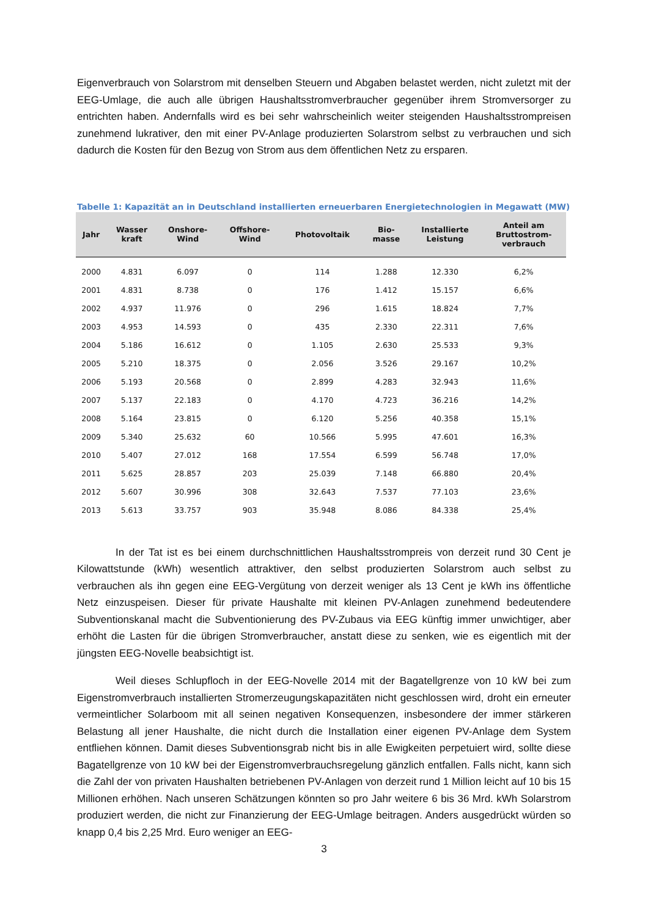Eigenverbrauch von Solarstrom mit denselben Steuern und Abgaben belastet werden, nicht zuletzt mit der EEG-Umlage, die auch alle übrigen Haushaltsstromverbraucher gegenüber ihrem Stromversorger zu entrichten haben. Andernfalls wird es bei sehr wahrscheinlich weiter steigenden Haushaltsstrompreisen zunehmend lukrativer, den mit einer PV-Anlage produzierten Solarstrom selbst zu verbrauchen und sich dadurch die Kosten für den Bezug von Strom aus dem öffentlichen Netz zu ersparen.
Tabelle 1: Kapazität an in Deutschland installierten erneuerbaren Energietechnologien in Megawatt (MW)
| Jahr | Wasser kraft | Onshore- Wind | Offshore- Wind | Photovoltaik | Bio- masse | Installierte Leistung | Anteil am Bruttostrom- verbrauch |
| --- | --- | --- | --- | --- | --- | --- | --- |
| 2000 | 4.831 | 6.097 | 0 | 114 | 1.288 | 12.330 | 6,2% |
| 2001 | 4.831 | 8.738 | 0 | 176 | 1.412 | 15.157 | 6,6% |
| 2002 | 4.937 | 11.976 | 0 | 296 | 1.615 | 18.824 | 7,7% |
| 2003 | 4.953 | 14.593 | 0 | 435 | 2.330 | 22.311 | 7,6% |
| 2004 | 5.186 | 16.612 | 0 | 1.105 | 2.630 | 25.533 | 9,3% |
| 2005 | 5.210 | 18.375 | 0 | 2.056 | 3.526 | 29.167 | 10,2% |
| 2006 | 5.193 | 20.568 | 0 | 2.899 | 4.283 | 32.943 | 11,6% |
| 2007 | 5.137 | 22.183 | 0 | 4.170 | 4.723 | 36.216 | 14,2% |
| 2008 | 5.164 | 23.815 | 0 | 6.120 | 5.256 | 40.358 | 15,1% |
| 2009 | 5.340 | 25.632 | 60 | 10.566 | 5.995 | 47.601 | 16,3% |
| 2010 | 5.407 | 27.012 | 168 | 17.554 | 6.599 | 56.748 | 17,0% |
| 2011 | 5.625 | 28.857 | 203 | 25.039 | 7.148 | 66.880 | 20,4% |
| 2012 | 5.607 | 30.996 | 308 | 32.643 | 7.537 | 77.103 | 23,6% |
| 2013 | 5.613 | 33.757 | 903 | 35.948 | 8.086 | 84.338 | 25,4% |
In der Tat ist es bei einem durchschnittlichen Haushaltsstrompreis von derzeit rund 30 Cent je Kilowattstunde (kWh) wesentlich attraktiver, den selbst produzierten Solarstrom auch selbst zu verbrauchen als ihn gegen eine EEG-Vergütung von derzeit weniger als 13 Cent je kWh ins öffentliche Netz einzuspeisen. Dieser für private Haushalte mit kleinen PV-Anlagen zunehmend bedeutendere Subventionskanal macht die Subventionierung des PV-Zubaus via EEG künftig immer unwichtiger, aber erhöht die Lasten für die übrigen Stromverbraucher, anstatt diese zu senken, wie es eigentlich mit der jüngsten EEG-Novelle beabsichtigt ist.
Weil dieses Schlupfloch in der EEG-Novelle 2014 mit der Bagatellgrenze von 10 kW bei zum Eigenstromverbrauch installierten Stromerzeugungskapazitäten nicht geschlossen wird, droht ein erneuter vermeintlicher Solarboom mit all seinen negativen Konsequenzen, insbesondere der immer stärkeren Belastung all jener Haushalte, die nicht durch die Installation einer eigenen PV-Anlage dem System entfliehen können. Damit dieses Subventionsgrab nicht bis in alle Ewigkeiten perpetuiert wird, sollte diese Bagatellgrenze von 10 kW bei der Eigenstromverbrauchsregelung gänzlich entfallen. Falls nicht, kann sich die Zahl der von privaten Haushalten betriebenen PV-Anlagen von derzeit rund 1 Million leicht auf 10 bis 15 Millionen erhöhen. Nach unseren Schätzungen könnten so pro Jahr weitere 6 bis 36 Mrd. kWh Solarstrom produziert werden, die nicht zur Finanzierung der EEG-Umlage beitragen. Anders ausgedrückt würden so knapp 0,4 bis 2,25 Mrd. Euro weniger an EEG-
3